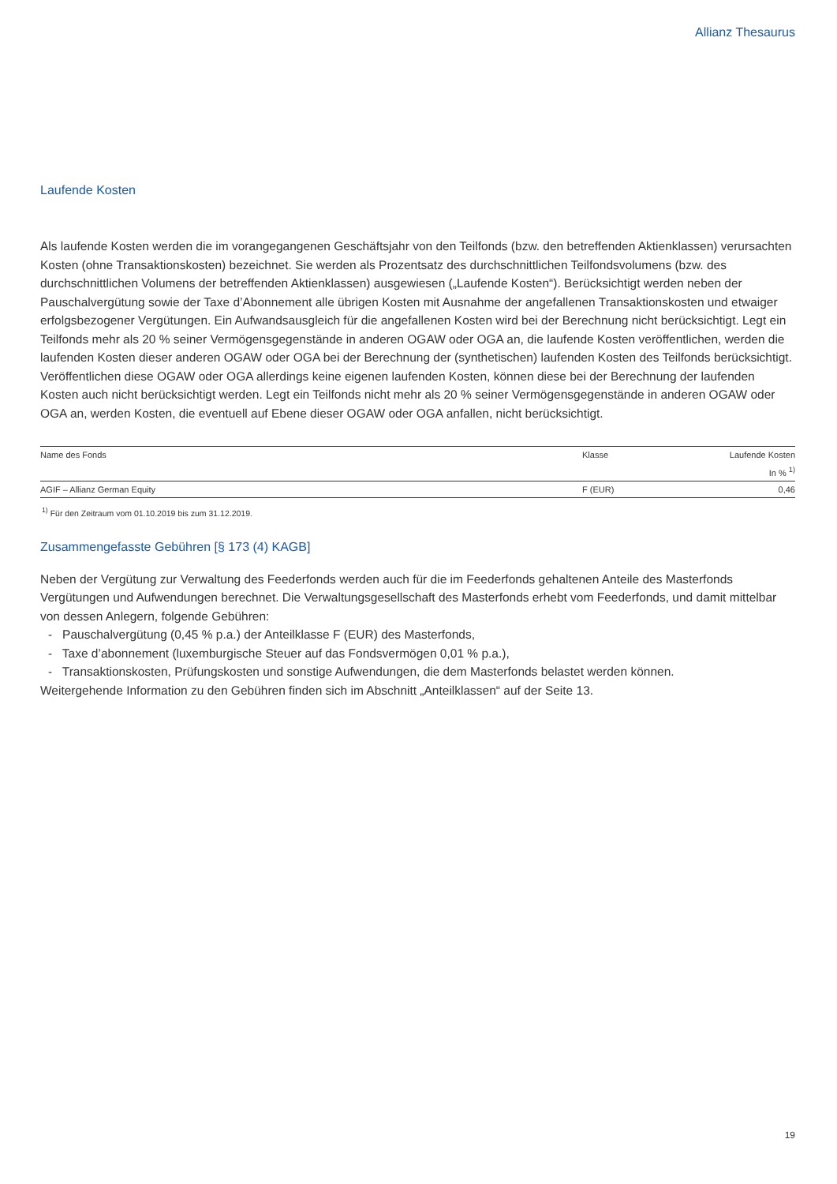Allianz Thesaurus
Laufende Kosten
Als laufende Kosten werden die im vorangegangenen Geschäftsjahr von den Teilfonds (bzw. den betreffenden Aktienklassen) verursachten Kosten (ohne Transaktionskosten) bezeichnet. Sie werden als Prozentsatz des durchschnittlichen Teilfondsvolumens (bzw. des durchschnittlichen Volumens der betreffenden Aktienklassen) ausgewiesen („Laufende Kosten“). Berücksichtigt werden neben der Pauschalvergütung sowie der Taxe d’Abonnement alle übrigen Kosten mit Ausnahme der angefallenen Transaktionskosten und etwaiger erfolgsbezogener Vergütungen. Ein Aufwandsausgleich für die angefallenen Kosten wird bei der Berechnung nicht berücksichtigt. Legt ein Teilfonds mehr als 20 % seiner Vermögensgegenstände in anderen OGAW oder OGA an, die laufende Kosten veröffentlichen, werden die laufenden Kosten dieser anderen OGAW oder OGA bei der Berechnung der (synthetischen) laufenden Kosten des Teilfonds berücksichtigt. Veröffentlichen diese OGAW oder OGA allerdings keine eigenen laufenden Kosten, können diese bei der Berechnung der laufenden Kosten auch nicht berücksichtigt werden. Legt ein Teilfonds nicht mehr als 20 % seiner Vermögensgegenstände in anderen OGAW oder OGA an, werden Kosten, die eventuell auf Ebene dieser OGAW oder OGA anfallen, nicht berücksichtigt.
| Name des Fonds | Klasse | Laufende Kosten |
| --- | --- | --- |
| | | In % <sup>1)</sup> |
| AGIF – Allianz German Equity | F (EUR) | 0,46 |
<sup>1)</sup> Für den Zeitraum vom 01.10.2019 bis zum 31.12.2019.
Zusammengefasste Gebühren [§ 173 (4) KAGB]
Neben der Vergütung zur Verwaltung des Feederfonds werden auch für die im Feederfonds gehaltenen Anteile des Masterfonds Vergütungen und Aufwendungen berechnet. Die Verwaltungsgesellschaft des Masterfonds erhebt vom Feederfonds, und damit mittelbar von dessen Anlegern, folgende Gebühren:
- Pauschalvergütung (0,45 % p.a.) der Anteilklasse F (EUR) des Masterfonds,
- Taxe d’abonnement (luxemburgische Steuer auf das Fondsvermögen 0,01 % p.a.),
- Transaktionskosten, Prüfungskosten und sonstige Aufwendungen, die dem Masterfonds belastet werden können.
Weitergehende Information zu den Gebühren finden sich im Abschnitt „Anteilklassen“ auf der Seite 13.
19